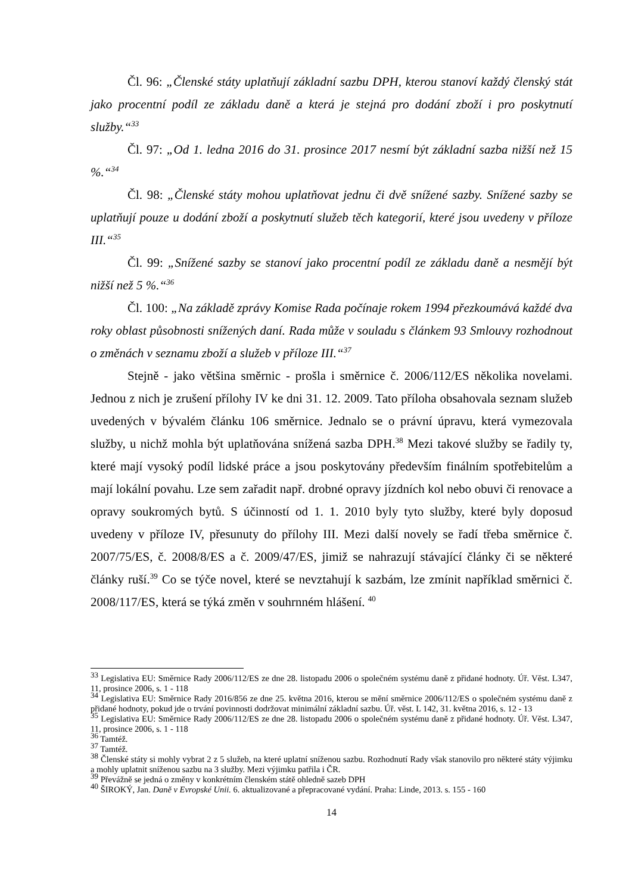Čl. 96: „Členské státy uplatňují základní sazbu DPH, kterou stanoví každý členský stát jako procentní podíl ze základu daně a která je stejná pro dodání zboží i pro poskytnutí služby.“<sup>33</sup>
Čl. 97: „Od 1. ledna 2016 do 31. prosince 2017 nesmí být základní sazba nižší než 15 %.“<sup>34</sup>
Čl. 98: „Členské státy mohou uplatňovat jednu či dvě snížené sazby. Snížené sazby se uplatňují pouze u dodání zboží a poskytnutí služeb těch kategorií, které jsou uvedeny v příloze III.“<sup>35</sup>
Čl. 99: „Snížené sazby se stanoví jako procentní podíl ze základu daně a nesmějí být nižší než 5 %.“<sup>36</sup>
Čl. 100: „Na základě zprávy Komise Rada počínaje rokem 1994 přezkoumává každé dva roky oblast působnosti snížených daní. Rada může v souladu s článkem 93 Smlouvy rozhodnout o změnách v seznamu zboží a služeb v příloze III.“<sup>37</sup>
Stejně - jako většina směrnic - prošla i směrnice č. 2006/112/ES několika novelami. Jednou z nich je zrušení přílohy IV ke dni 31. 12. 2009. Tato příloha obsahovala seznam služeb uvedených v bývalém článku 106 směrnice. Jednalo se o právní úpravu, která vymezovala služby, u nichž mohla být uplatňována snížená sazba DPH.<sup>38</sup> Mezi takové služby se řadily ty, které mají vysoký podíl lidské práce a jsou poskytovány především finálním spotřebitelům a mají lokální povahu. Lze sem zařadit např. drobné opravy jízdních kol nebo obuvi či renovace a opravy soukromých bytů. S účinností od 1. 1. 2010 byly tyto služby, které byly doposud uvedeny v příloze IV, přesunuty do přílohy III. Mezi další novely se řadí třeba směrnice č. 2007/75/ES, č. 2008/8/ES a č. 2009/47/ES, jimiž se nahrazují stávající články či se některé články ruší.<sup>39</sup> Co se týče novel, které se nevztahují k sazbám, lze zmínit například směrnici č. 2008/117/ES, která se týká změn v souhrnném hlášení. <sup>40</sup>
<sup>33</sup> Legislativa EU: Směrnice Rady 2006/112/ES ze dne 28. listopadu 2006 o společném systému daně z přidané hodnoty. Úř. Věst. L347, 11, prosince 2006, s. 1 - 118
<sup>34</sup> Legislativa EU: Směrnice Rady 2016/856 ze dne 25. května 2016, kterou se mění směrnice 2006/112/ES o společném systému daně z přidané hodnoty, pokud jde o trvání povinnosti dodržovat minimální základní sazbu. Úř. věst. L 142, 31. května 2016, s. 12 - 13
<sup>35</sup> Legislativa EU: Směrnice Rady 2006/112/ES ze dne 28. listopadu 2006 o společném systému daně z přidané hodnoty. Úř. Věst. L347, 11, prosince 2006, s. 1 - 118
<sup>36</sup> Tamtéž.
<sup>37</sup> Tamtéž.
<sup>38</sup> Členské státy si mohly vybrat 2 z 5 služeb, na které uplatní sníženou sazbu. Rozhodnutí Rady však stanovilo pro některé státy výjimku a mohly uplatnit sníženou sazbu na 3 služby. Mezi výjimku patřila i ČR.
<sup>39</sup> Převážně se jedná o změny v konkrétním členském státě ohledně sazeb DPH
<sup>40</sup> ŠIROKÝ, Jan. Daně v Evropské Unii. 6. aktualizované a přepracované vydání. Praha: Linde, 2013. s. 155 - 160
14